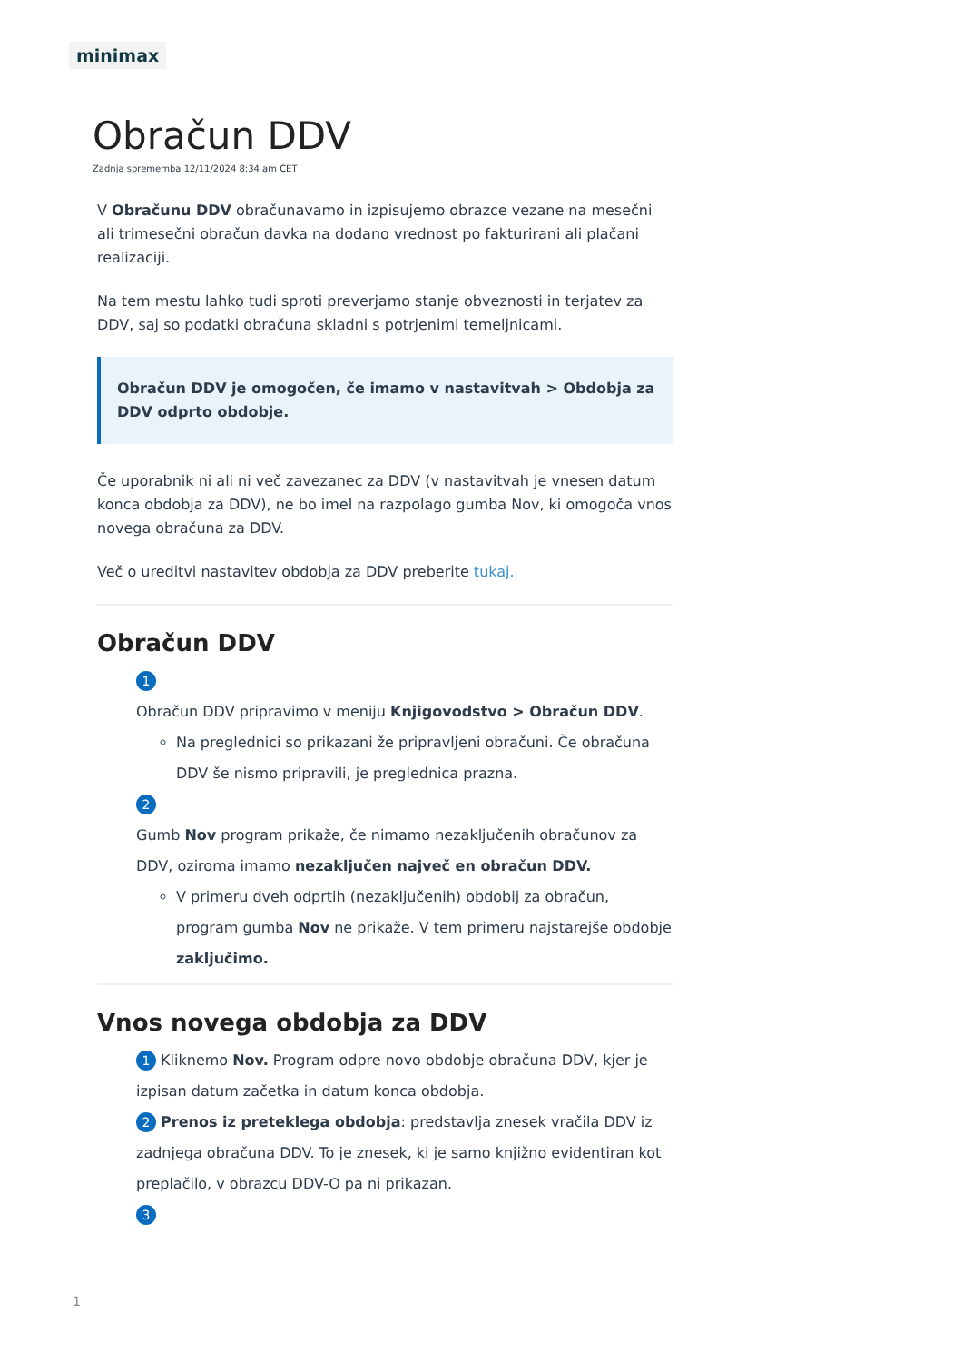minimax
Obračun DDV
Zadnja sprememba 12/11/2024 8:34 am CET
V Obračunu DDV obračunavamo in izpisujemo obrazce vezane na mesečni ali trimesečni obračun davka na dodano vrednost po fakturirani ali plačani realizaciji.
Na tem mestu lahko tudi sproti preverjamo stanje obveznosti in terjatev za DDV, saj so podatki obračuna skladni s potrjenimi temeljnicami.
Obračun DDV je omogočen, če imamo v nastavitvah > Obdobja za DDV odprto obdobje.
Če uporabnik ni ali ni več zavezanec za DDV (v nastavitvah je vnesen datum konca obdobja za DDV), ne bo imel na razpolago gumba Nov, ki omogoča vnos novega obračuna za DDV.
Več o ureditvi nastavitev obdobja za DDV preberite tukaj.
Obračun DDV
1
Obračun DDV pripravimo v meniju Knjigovodstvo > Obračun DDV.
Na preglednici so prikazani že pripravljeni obračuni. Če obračuna DDV še nismo pripravili, je preglednica prazna.
2
Gumb Nov program prikaže, če nimamo nezaključenih obračunov za DDV, oziroma imamo nezaključen največ en obračun DDV.
V primeru dveh odprtih (nezaključenih) obdobij za obračun, program gumba Nov ne prikaže. V tem primeru najstarejše obdobje zaključimo.
Vnos novega obdobja za DDV
1 Kliknemo Nov. Program odpre novo obdobje obračuna DDV, kjer je izpisan datum začetka in datum konca obdobja.
2 Prenos iz preteklega obdobja: predstavlja znesek vračila DDV iz zadnjega obračuna DDV. To je znesek, ki je samo knjižno evidentiran kot preplačilo, v obrazcu DDV-O pa ni prikazan.
3
1